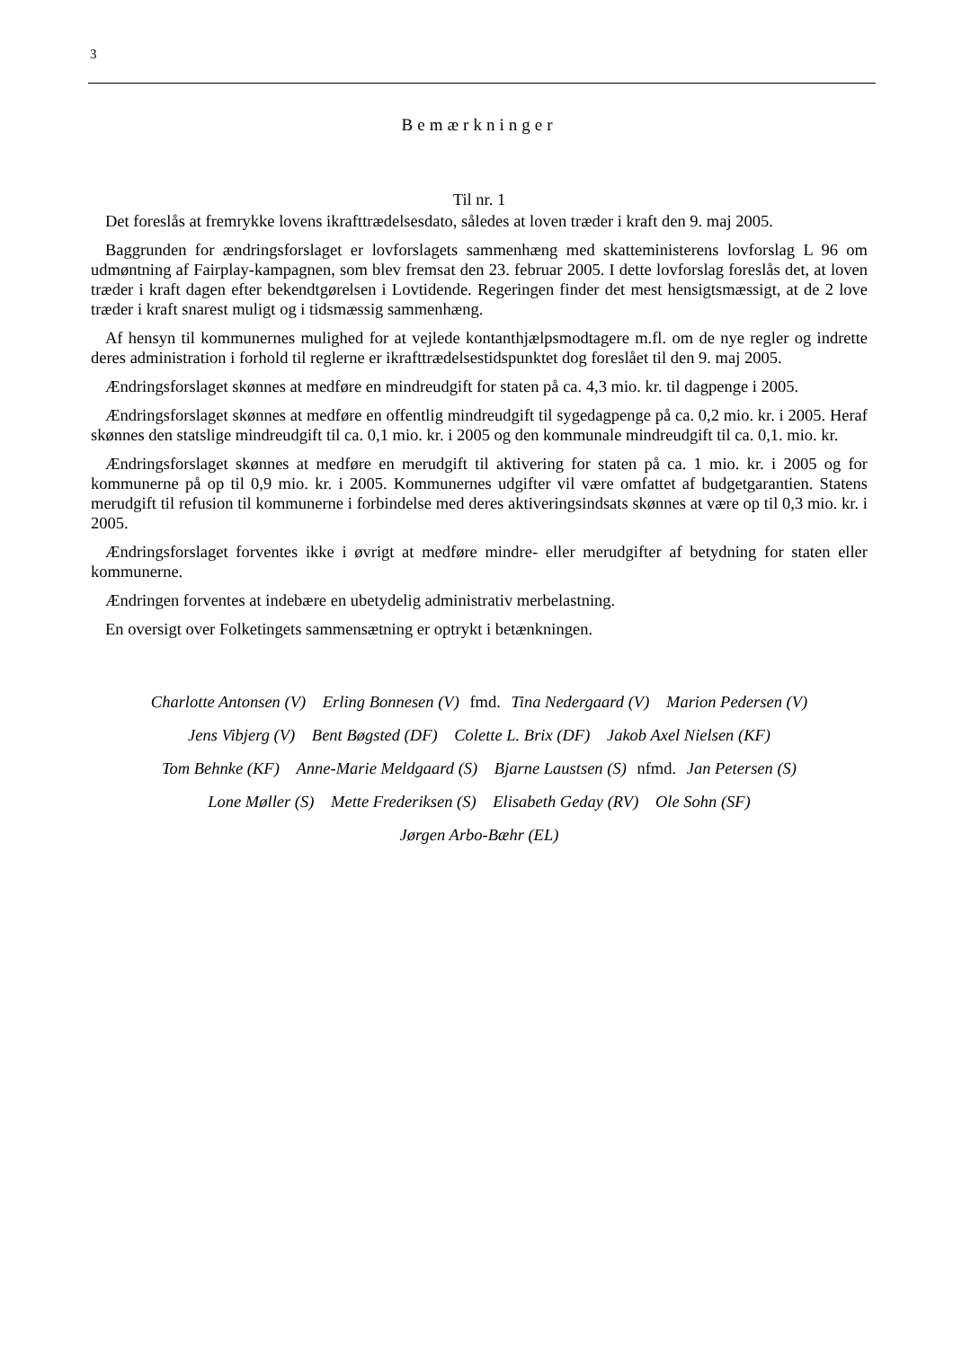3
Bemærkninger
Til nr. 1
Det foreslås at fremrykke lovens ikrafttrædelsesdato, således at loven træder i kraft den 9. maj 2005.
Baggrunden for ændringsforslaget er lovforslagets sammenhæng med skatteministerens lovforslag L 96 om udmøntning af Fairplay-kampagnen, som blev fremsat den 23. februar 2005. I dette lovforslag foreslås det, at loven træder i kraft dagen efter bekendtgørelsen i Lovtidende. Regeringen finder det mest hensigtsmæssigt, at de 2 love træder i kraft snarest muligt og i tidsmæssig sammenhæng.
Af hensyn til kommunernes mulighed for at vejlede kontanthjælpsmodtagere m.fl. om de nye regler og indrette deres administration i forhold til reglerne er ikrafttrædelsestidspunktet dog foreslået til den 9. maj 2005.
Ændringsforslaget skønnes at medføre en mindreudgift for staten på ca. 4,3 mio. kr. til dagpenge i 2005.
Ændringsforslaget skønnes at medføre en offentlig mindreudgift til sygedagpenge på ca. 0,2 mio. kr. i 2005. Heraf skønnes den statslige mindreudgift til ca. 0,1 mio. kr. i 2005 og den kommunale mindreudgift til ca. 0,1. mio. kr.
Ændringsforslaget skønnes at medføre en merudgift til aktivering for staten på ca. 1 mio. kr. i 2005 og for kommunerne på op til 0,9 mio. kr. i 2005. Kommunernes udgifter vil være omfattet af budgetgarantien. Statens merudgift til refusion til kommunerne i forbindelse med deres aktiveringsindsats skønnes at være op til 0,3 mio. kr. i 2005.
Ændringsforslaget forventes ikke i øvrigt at medføre mindre- eller merudgifter af betydning for staten eller kommunerne.
Ændringen forventes at indebære en ubetydelig administrativ merbelastning.
En oversigt over Folketingets sammensætning er optrykt i betænkningen.
Charlotte Antonsen (V) Erling Bonnesen (V) fmd. Tina Nedergaard (V) Marion Pedersen (V)
Jens Vibjerg (V) Bent Bøgsted (DF) Colette L. Brix (DF) Jakob Axel Nielsen (KF)
Tom Behnke (KF) Anne-Marie Meldgaard (S) Bjarne Laustsen (S) nfmd. Jan Petersen (S)
Lone Møller (S) Mette Frederiksen (S) Elisabeth Geday (RV) Ole Sohn (SF)
Jørgen Arbo-Bæhr (EL)